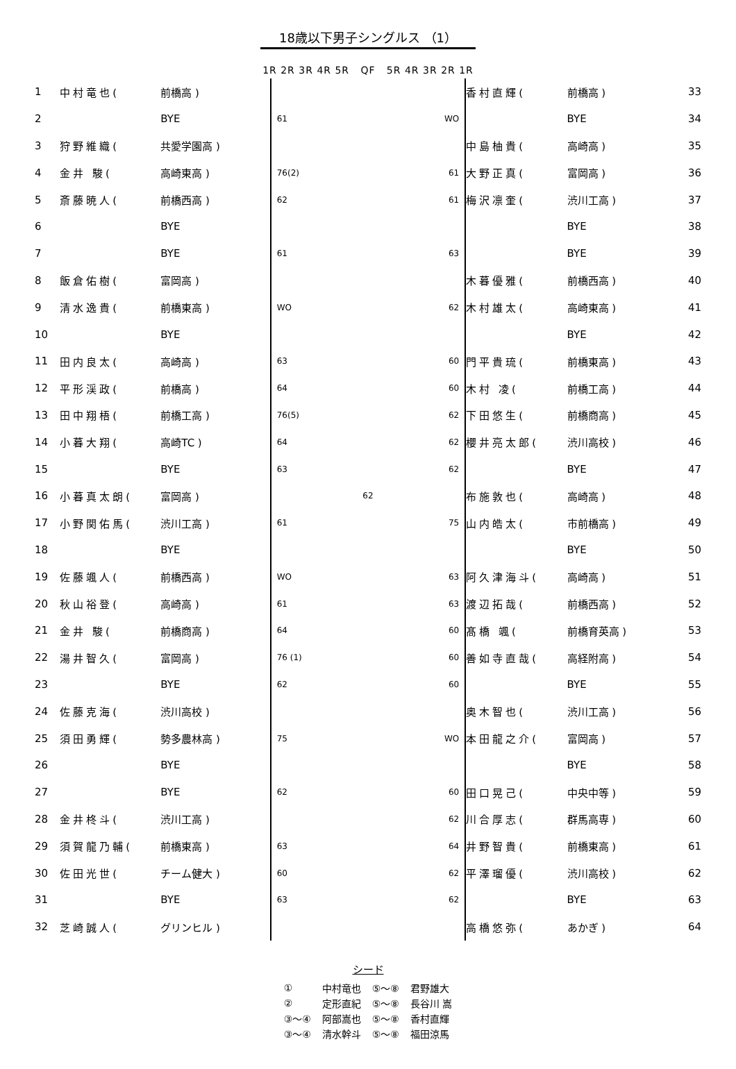18歳以下男子シングルス （1）
1R 2R 3R 4R 5R QF 5R 4R 3R 2R 1R
| 1 | 中村竜也( | 前橋高 ) | | 香村直輝( | 前橋高 ) | 33 |
| 2 | | BYE | 61 WO | | BYE | 34 |
| 3 | 狩野維織( | 共愛学園高 ) | | 中島柚貴( | 高崎高 ) | 35 |
| 4 | 金井 駿( | 高崎東高 ) | 76(2) 61 | 大野正真( | 富岡高 ) | 36 |
| 5 | 斎藤暁人( | 前橋西高 ) | 62 61 | 梅沢凛奎( | 渋川工高 ) | 37 |
| 6 | | BYE | | | BYE | 38 |
| 7 | | BYE | 61 63 | | BYE | 39 |
| 8 | 飯倉佑樹( | 富岡高 ) | | 木暮優雅( | 前橋西高 ) | 40 |
| 9 | 清水逸貴( | 前橋東高 ) | WO 62 | 木村雄太( | 高崎東高 ) | 41 |
| 10 | | BYE | | | BYE | 42 |
| 11 | 田内良太( | 高崎高 ) | 63 60 | 門平貴琉( | 前橋東高 ) | 43 |
| 12 | 平形渓政( | 前橋高 ) | 64 60 | 木村 凌( | 前橋工高 ) | 44 |
| 13 | 田中翔梧( | 前橋工高 ) | 76(5) 62 | 下田悠生( | 前橋商高 ) | 45 |
| 14 | 小暮大翔( | 高崎TC ) | 64 62 | 櫻井亮太郎( | 渋川高校 ) | 46 |
| 15 | | BYE | 63 62 | | BYE | 47 |
| 16 | 小暮真太朗( | 富岡高 ) | 62 | 布施敦也( | 高崎高 ) | 48 |
| 17 | 小野関佑馬( | 渋川工高 ) | 61 75 | 山内皓太( | 市前橋高 ) | 49 |
| 18 | | BYE | | | BYE | 50 |
| 19 | 佐藤颯人( | 前橋西高 ) | WO 63 | 阿久津海斗( | 高崎高 ) | 51 |
| 20 | 秋山裕登( | 高崎高 ) | 61 63 | 渡辺拓哉( | 前橋西高 ) | 52 |
| 21 | 金井 駿( | 前橋商高 ) | 64 60 | 髙橋 颯( | 前橋育英高 ) | 53 |
| 22 | 湯井智久( | 富岡高 ) | 76 (1) 60 | 善如寺直哉( | 高経附高 ) | 54 |
| 23 | | BYE | 62 60 | | BYE | 55 |
| 24 | 佐藤克海( | 渋川高校 ) | | 奥木智也( | 渋川工高 ) | 56 |
| 25 | 須田勇輝( | 勢多農林高 ) | 75 WO | 本田龍之介( | 富岡高 ) | 57 |
| 26 | | BYE | | | BYE | 58 |
| 27 | | BYE | 62 60 | 田口晃己( | 中央中等 ) | 59 |
| 28 | 金井柊斗( | 渋川工高 ) | 62 | 川合厚志( | 群馬高専 ) | 60 |
| 29 | 須賀龍乃輔( | 前橋東高 ) | 63 64 | 井野智貴( | 前橋東高 ) | 61 |
| 30 | 佐田光世( | チーム健大 ) | 60 62 | 平澤瑠優( | 渋川高校 ) | 62 |
| 31 | | BYE | 63 62 | | BYE | 63 |
| 32 | 芝崎誠人( | グリンヒル ) | | 高橋悠弥( | あかぎ ) | 64 |
シード
| ① | 中村竜也 | ⑤～⑧ | 君野雄大 |
| ② | 定形直紀 | ⑤～⑧ | 長谷川 嵩 |
| ③～④ | 阿部嵩也 | ⑤～⑧ | 香村直輝 |
| ③～④ | 清水幹斗 | ⑤～⑧ | 福田涼馬 |